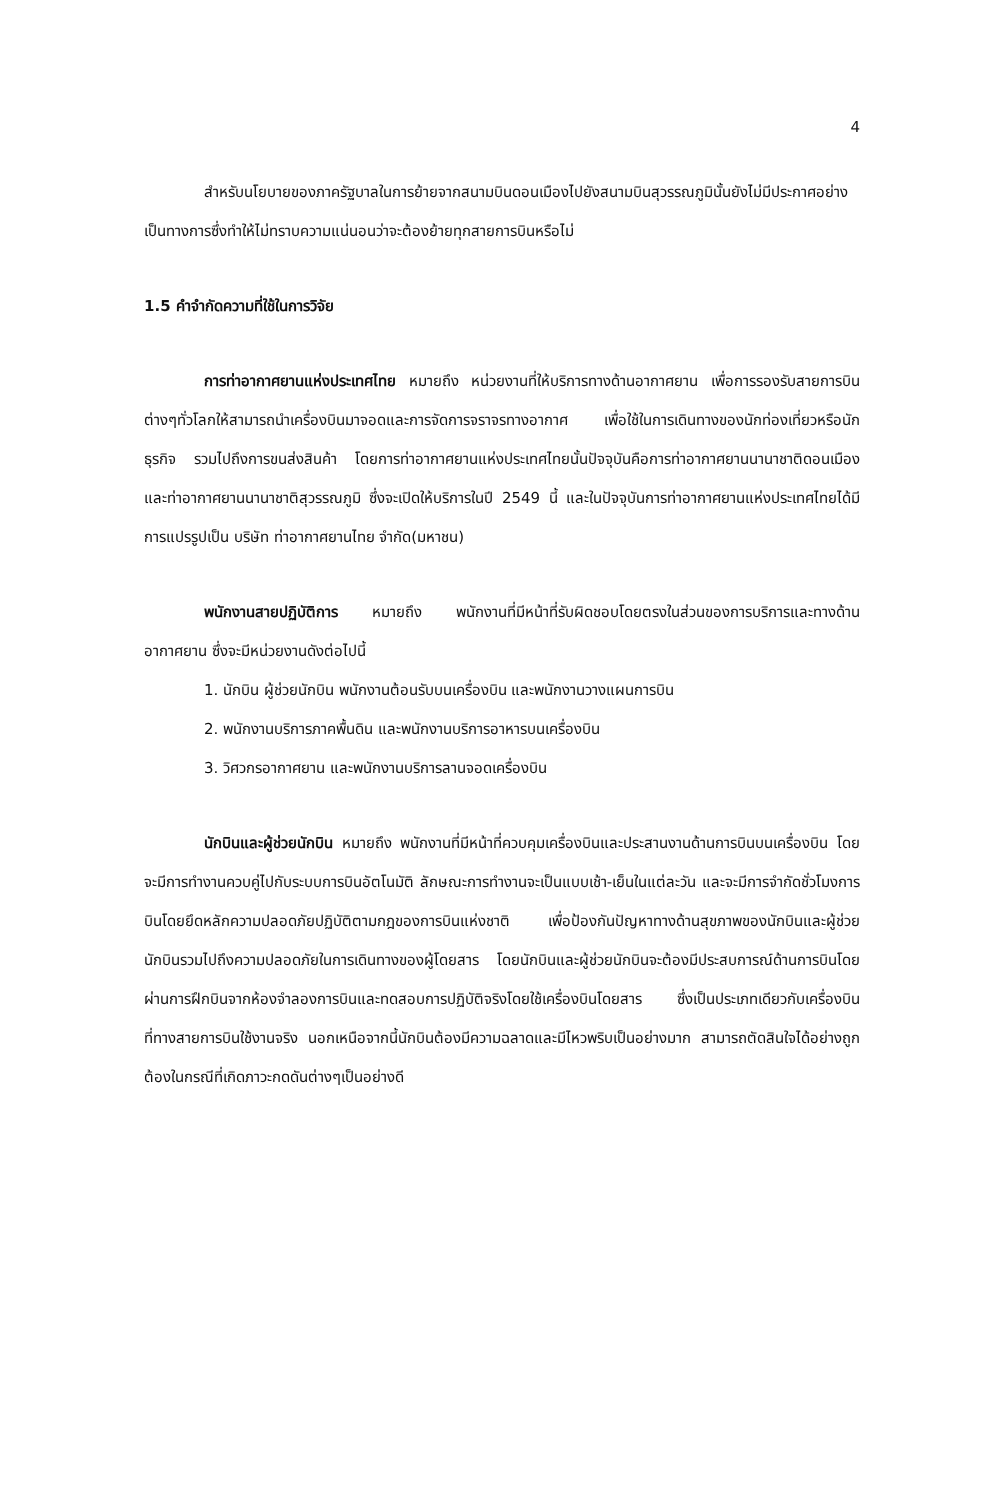4
สำหรับนโยบายของภาครัฐบาลในการย้ายจากสนามบินดอนเมืองไปยังสนามบินสุวรรณภูมินั้นยังไม่มีประกาศอย่างเป็นทางการซึ่งทำให้ไม่ทราบความแน่นอนว่าจะต้องย้ายทุกสายการบินหรือไม่
1.5 คำจำกัดความที่ใช้ในการวิจัย
การท่าอากาศยานแห่งประเทศไทย หมายถึง หน่วยงานที่ให้บริการทางด้านอากาศยาน เพื่อการรองรับสายการบินต่างๆทั่วโลกให้สามารถนำเครื่องบินมาจอดและการจัดการจราจรทางอากาศ เพื่อใช้ในการเดินทางของนักท่องเที่ยวหรือนักธุรกิจ รวมไปถึงการขนส่งสินค้า โดยการท่าอากาศยานแห่งประเทศไทยนั้นปัจจุบันคือการท่าอากาศยานนานาชาติดอนเมือง และท่าอากาศยานนานาชาติสุวรรณภูมิ ซึ่งจะเปิดให้บริการในปี 2549 นี้ และในปัจจุบันการท่าอากาศยานแห่งประเทศไทยได้มีการแปรรูปเป็น บริษัท ท่าอากาศยานไทย จำกัด(มหาชน)
พนักงานสายปฏิบัติการ หมายถึง พนักงานที่มีหน้าที่รับผิดชอบโดยตรงในส่วนของการบริการและทางด้านอากาศยาน ซึ่งจะมีหน่วยงานดังต่อไปนี้
1. นักบิน ผู้ช่วยนักบิน พนักงานต้อนรับบนเครื่องบิน และพนักงานวางแผนการบิน
2. พนักงานบริการภาคพื้นดิน และพนักงานบริการอาหารบนเครื่องบิน
3. วิศวกรอากาศยาน และพนักงานบริการลานจอดเครื่องบิน
นักบินและผู้ช่วยนักบิน หมายถึง พนักงานที่มีหน้าที่ควบคุมเครื่องบินและประสานงานด้านการบินบนเครื่องบิน โดยจะมีการทำงานควบคู่ไปกับระบบการบินอัตโนมัติ ลักษณะการทำงานจะเป็นแบบเช้า-เย็นในแต่ละวัน และจะมีการจำกัดชั่วโมงการบินโดยยึดหลักความปลอดภัยปฏิบัติตามกฎของการบินแห่งชาติ เพื่อป้องกันปัญหาทางด้านสุขภาพของนักบินและผู้ช่วยนักบินรวมไปถึงความปลอดภัยในการเดินทางของผู้โดยสาร โดยนักบินและผู้ช่วยนักบินจะต้องมีประสบการณ์ด้านการบินโดยผ่านการฝึกบินจากห้องจำลองการบินและทดสอบการปฏิบัติจริงโดยใช้เครื่องบินโดยสาร ซึ่งเป็นประเภทเดียวกับเครื่องบินที่ทางสายการบินใช้งานจริง นอกเหนือจากนี้นักบินต้องมีความฉลาดและมีไหวพริบเป็นอย่างมาก สามารถตัดสินใจได้อย่างถูกต้องในกรณีที่เกิดภาวะกดดันต่างๆเป็นอย่างดี